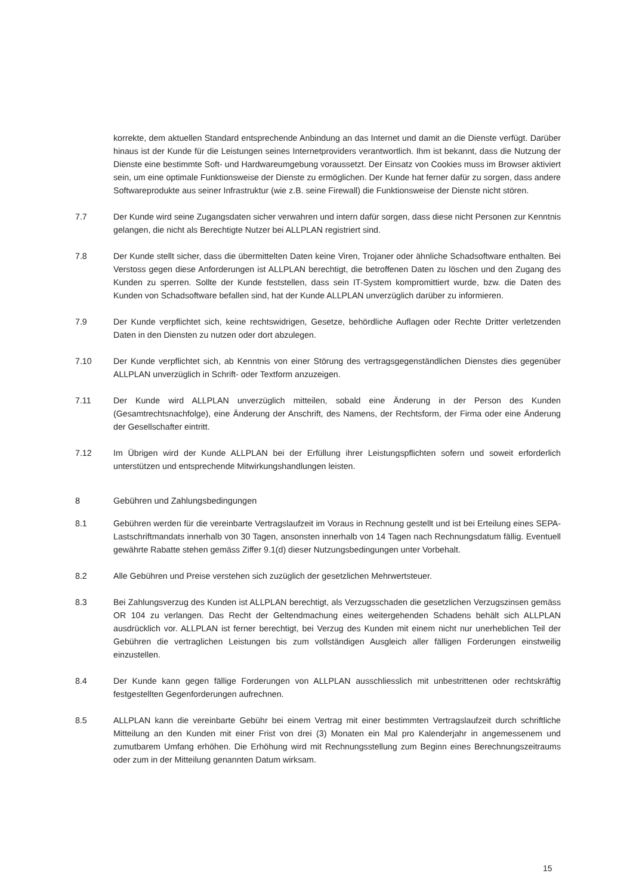korrekte, dem aktuellen Standard entsprechende Anbindung an das Internet und damit an die Dienste verfügt. Darüber hinaus ist der Kunde für die Leistungen seines Internetproviders verantwortlich. Ihm ist bekannt, dass die Nutzung der Dienste eine bestimmte Soft- und Hardwareumgebung voraussetzt. Der Einsatz von Cookies muss im Browser aktiviert sein, um eine optimale Funktionsweise der Dienste zu ermöglichen. Der Kunde hat ferner dafür zu sorgen, dass andere Softwareprodukte aus seiner Infrastruktur (wie z.B. seine Firewall) die Funktionsweise der Dienste nicht stören.
7.7 Der Kunde wird seine Zugangsdaten sicher verwahren und intern dafür sorgen, dass diese nicht Personen zur Kenntnis gelangen, die nicht als Berechtigte Nutzer bei ALLPLAN registriert sind.
7.8 Der Kunde stellt sicher, dass die übermittelten Daten keine Viren, Trojaner oder ähnliche Schadsoftware enthalten. Bei Verstoss gegen diese Anforderungen ist ALLPLAN berechtigt, die betroffenen Daten zu löschen und den Zugang des Kunden zu sperren. Sollte der Kunde feststellen, dass sein IT-System kompromittiert wurde, bzw. die Daten des Kunden von Schadsoftware befallen sind, hat der Kunde ALLPLAN unverzüglich darüber zu informieren.
7.9 Der Kunde verpflichtet sich, keine rechtswidrigen, Gesetze, behördliche Auflagen oder Rechte Dritter verletzenden Daten in den Diensten zu nutzen oder dort abzulegen.
7.10 Der Kunde verpflichtet sich, ab Kenntnis von einer Störung des vertragsgegenständlichen Dienstes dies gegenüber ALLPLAN unverzüglich in Schrift- oder Textform anzuzeigen.
7.11 Der Kunde wird ALLPLAN unverzüglich mitteilen, sobald eine Änderung in der Person des Kunden (Gesamtrechtsnachfolge), eine Änderung der Anschrift, des Namens, der Rechtsform, der Firma oder eine Änderung der Gesellschafter eintritt.
7.12 Im Übrigen wird der Kunde ALLPLAN bei der Erfüllung ihrer Leistungspflichten sofern und soweit erforderlich unterstützen und entsprechende Mitwirkungshandlungen leisten.
8 Gebühren und Zahlungsbedingungen
8.1 Gebühren werden für die vereinbarte Vertragslaufzeit im Voraus in Rechnung gestellt und ist bei Erteilung eines SEPA-Lastschriftmandats innerhalb von 30 Tagen, ansonsten innerhalb von 14 Tagen nach Rechnungsdatum fällig. Eventuell gewährte Rabatte stehen gemäss Ziffer 9.1(d) dieser Nutzungsbedingungen unter Vorbehalt.
8.2 Alle Gebühren und Preise verstehen sich zuzüglich der gesetzlichen Mehrwertsteuer.
8.3 Bei Zahlungsverzug des Kunden ist ALLPLAN berechtigt, als Verzugsschaden die gesetzlichen Verzugszinsen gemäss OR 104 zu verlangen. Das Recht der Geltendmachung eines weitergehenden Schadens behält sich ALLPLAN ausdrücklich vor. ALLPLAN ist ferner berechtigt, bei Verzug des Kunden mit einem nicht nur unerheblichen Teil der Gebühren die vertraglichen Leistungen bis zum vollständigen Ausgleich aller fälligen Forderungen einstweilig einzustellen.
8.4 Der Kunde kann gegen fällige Forderungen von ALLPLAN ausschliesslich mit unbestrittenen oder rechtskräftig festgestellten Gegenforderungen aufrechnen.
8.5 ALLPLAN kann die vereinbarte Gebühr bei einem Vertrag mit einer bestimmten Vertragslaufzeit durch schriftliche Mitteilung an den Kunden mit einer Frist von drei (3) Monaten ein Mal pro Kalenderjahr in angemessenem und zumutbarem Umfang erhöhen. Die Erhöhung wird mit Rechnungsstellung zum Beginn eines Berechnungszeitraums oder zum in der Mitteilung genannten Datum wirksam.
15